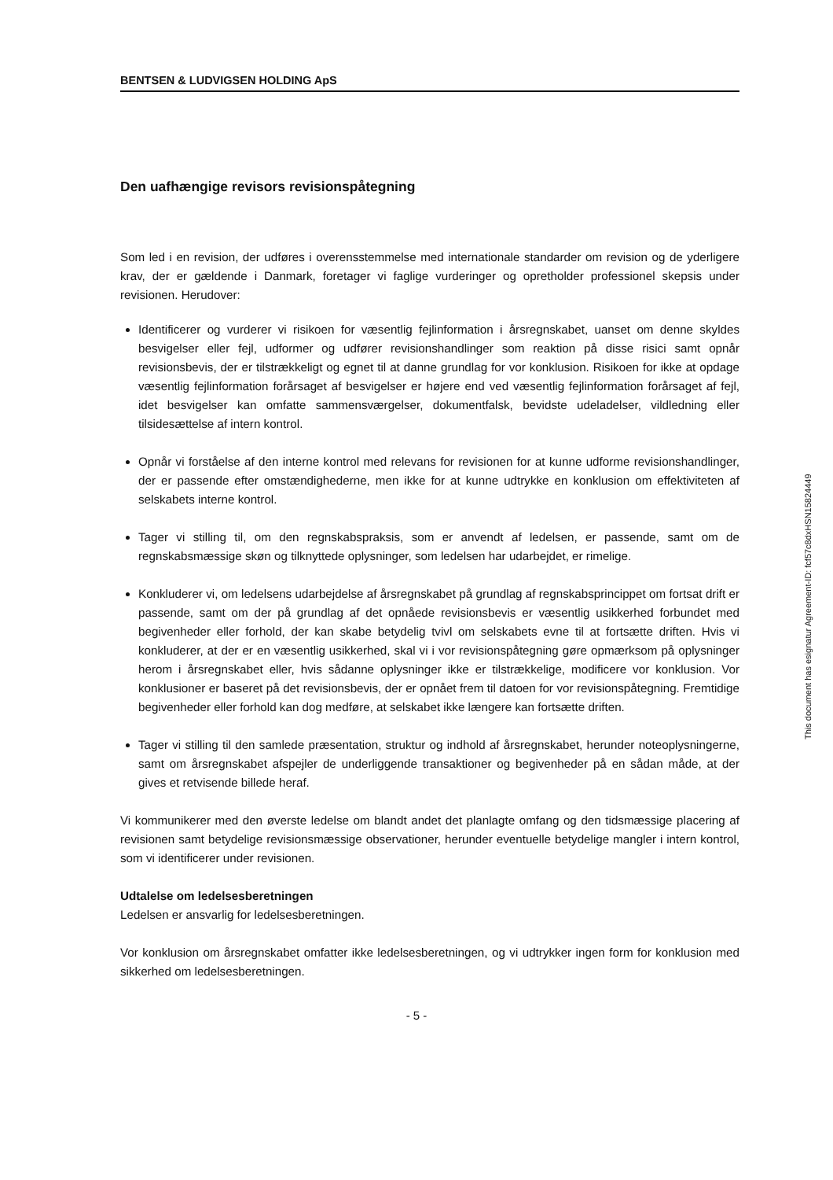BENTSEN & LUDVIGSEN HOLDING ApS
Den uafhængige revisors revisionspåtegning
Som led i en revision, der udføres i overensstemmelse med internationale standarder om revision og de yderligere krav, der er gældende i Danmark, foretager vi faglige vurderinger og opretholder professionel skepsis under revisionen. Herudover:
Identificerer og vurderer vi risikoen for væsentlig fejlinformation i årsregnskabet, uanset om denne skyldes besvigelser eller fejl, udformer og udfører revisionshandlinger som reaktion på disse risici samt opnår revisionsbevis, der er tilstrækkeligt og egnet til at danne grundlag for vor konklusion. Risikoen for ikke at opdage væsentlig fejlinformation forårsaget af besvigelser er højere end ved væsentlig fejlinformation forårsaget af fejl, idet besvigelser kan omfatte sammensværgelser, dokumentfalsk, bevidste udeladelser, vildledning eller tilsidesættelse af intern kontrol.
Opnår vi forståelse af den interne kontrol med relevans for revisionen for at kunne udforme revisionshandlinger, der er passende efter omstændighederne, men ikke for at kunne udtrykke en konklusion om effektiviteten af selskabets interne kontrol.
Tager vi stilling til, om den regnskabspraksis, som er anvendt af ledelsen, er passende, samt om de regnskabsmæssige skøn og tilknyttede oplysninger, som ledelsen har udarbejdet, er rimelige.
Konkluderer vi, om ledelsens udarbejdelse af årsregnskabet på grundlag af regnskabsprincippet om fortsat drift er passende, samt om der på grundlag af det opnåede revisionsbevis er væsentlig usikkerhed forbundet med begivenheder eller forhold, der kan skabe betydelig tvivl om selskabets evne til at fortsætte driften. Hvis vi konkluderer, at der er en væsentlig usikkerhed, skal vi i vor revisionspåtegning gøre opmærksom på oplysninger herom i årsregnskabet eller, hvis sådanne oplysninger ikke er tilstrækkelige, modificere vor konklusion. Vor konklusioner er baseret på det revisionsbevis, der er opnået frem til datoen for vor revisionspåtegning. Fremtidige begivenheder eller forhold kan dog medføre, at selskabet ikke længere kan fortsætte driften.
Tager vi stilling til den samlede præsentation, struktur og indhold af årsregnskabet, herunder noteoplysningerne, samt om årsregnskabet afspejler de underliggende transaktioner og begivenheder på en sådan måde, at der gives et retvisende billede heraf.
Vi kommunikerer med den øverste ledelse om blandt andet det planlagte omfang og den tidsmæssige placering af revisionen samt betydelige revisionsmæssige observationer, herunder eventuelle betydelige mangler i intern kontrol, som vi identificerer under revisionen.
Udtalelse om ledelsesberetningen
Ledelsen er ansvarlig for ledelsesberetningen.
Vor konklusion om årsregnskabet omfatter ikke ledelsesberetningen, og vi udtrykker ingen form for konklusion med sikkerhed om ledelsesberetningen.
This document has esignatur Agreement-ID: fcf57c8dxHSN15824449
- 5 -